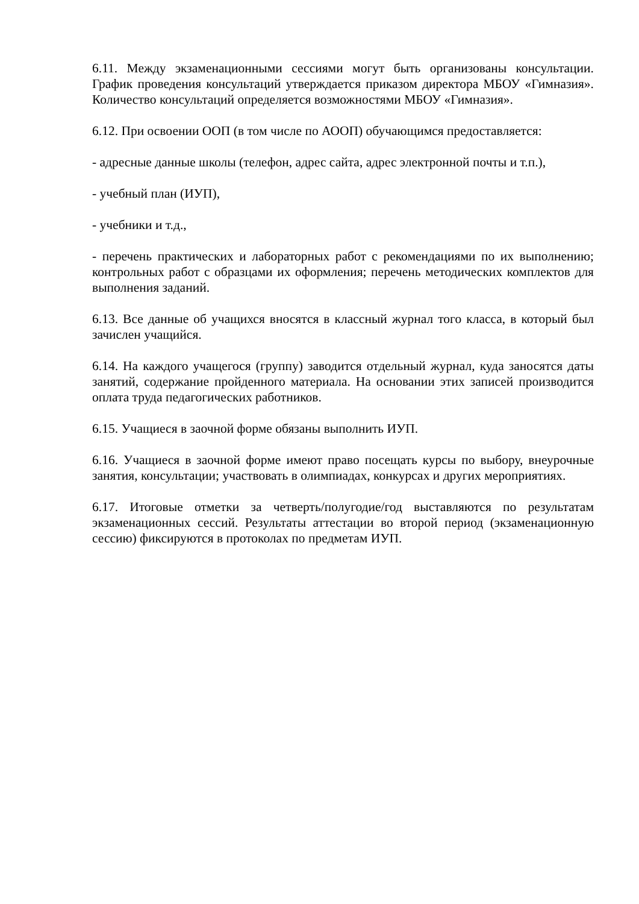6.11. Между экзаменационными сессиями могут быть организованы консультации. График проведения консультаций утверждается приказом директора МБОУ «Гимназия». Количество консультаций определяется возможностями МБОУ «Гимназия».
6.12. При освоении ООП (в том числе по АООП) обучающимся предоставляется:
- адресные данные школы (телефон, адрес сайта, адрес электронной почты и т.п.),
- учебный план (ИУП),
- учебники и т.д.,
- перечень практических и лабораторных работ с рекомендациями по их выполнению; контрольных работ с образцами их оформления; перечень методических комплектов для выполнения заданий.
6.13. Все данные об учащихся вносятся в классный журнал того класса, в который был зачислен учащийся.
6.14. На каждого учащегося (группу) заводится отдельный журнал, куда заносятся даты занятий, содержание пройденного материала. На основании этих записей производится оплата труда педагогических работников.
6.15. Учащиеся в заочной форме обязаны выполнить ИУП.
6.16. Учащиеся в заочной форме имеют право посещать курсы по выбору, внеурочные занятия, консультации; участвовать в олимпиадах, конкурсах и других мероприятиях.
6.17. Итоговые отметки за четверть/полугодие/год выставляются по результатам экзаменационных сессий. Результаты аттестации во второй период (экзаменационную сессию) фиксируются в протоколах по предметам ИУП.